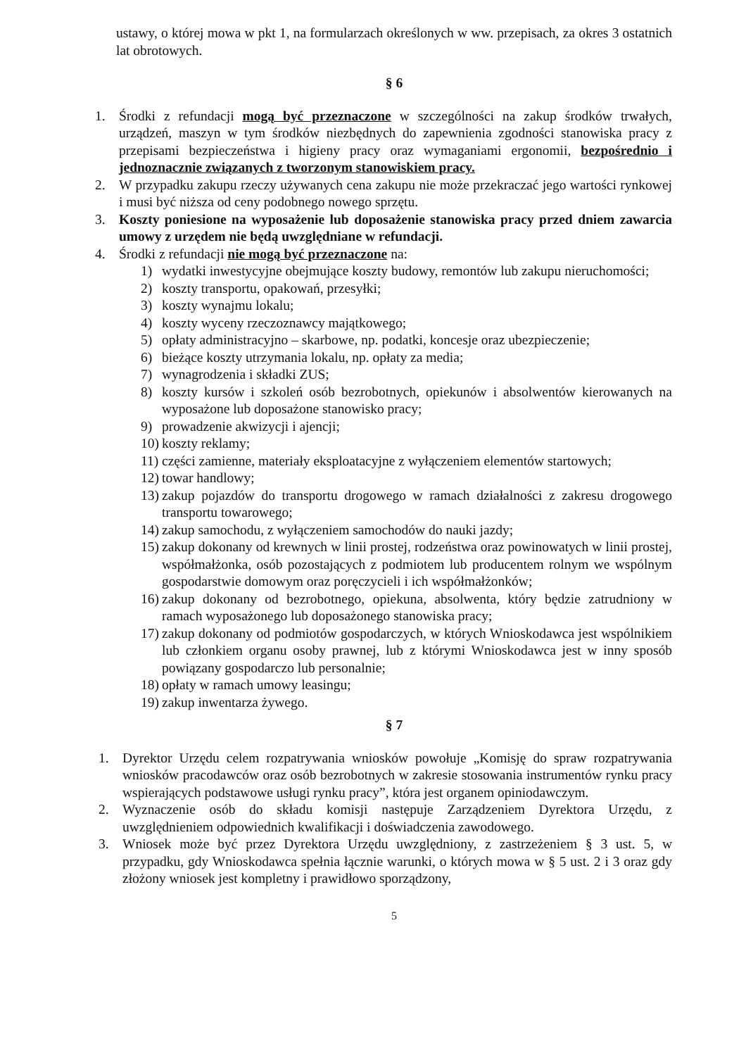ustawy, o której mowa w pkt 1, na formularzach określonych w ww. przepisach, za okres 3 ostatnich lat obrotowych.
§ 6
1. Środki z refundacji mogą być przeznaczone w szczególności na zakup środków trwałych, urządzeń, maszyn w tym środków niezbędnych do zapewnienia zgodności stanowiska pracy z przepisami bezpieczeństwa i higieny pracy oraz wymaganiami ergonomii, bezpośrednio i jednoznacznie związanych z tworzonym stanowiskiem pracy.
2. W przypadku zakupu rzeczy używanych cena zakupu nie może przekraczać jego wartości rynkowej i musi być niższa od ceny podobnego nowego sprzętu.
3. Koszty poniesione na wyposażenie lub doposażenie stanowiska pracy przed dniem zawarcia umowy z urzędem nie będą uwzględniane w refundacji.
4. Środki z refundacji nie mogą być przeznaczone na:
1) wydatki inwestycyjne obejmujące koszty budowy, remontów lub zakupu nieruchomości;
2) koszty transportu, opakowań, przesyłki;
3) koszty wynajmu lokalu;
4) koszty wyceny rzeczoznawcy majątkowego;
5) opłaty administracyjno – skarbowe, np. podatki, koncesje oraz ubezpieczenie;
6) bieżące koszty utrzymania lokalu, np. opłaty za media;
7) wynagrodzenia i składki ZUS;
8) koszty kursów i szkoleń osób bezrobotnych, opiekunów i absolwentów kierowanych na wyposażone lub doposażone stanowisko pracy;
9) prowadzenie akwizycji i ajencji;
10) koszty reklamy;
11) części zamienne, materiały eksploatacyjne z wyłączeniem elementów startowych;
12) towar handlowy;
13) zakup pojazdów do transportu drogowego w ramach działalności z zakresu drogowego transportu towarowego;
14) zakup samochodu, z wyłączeniem samochodów do nauki jazdy;
15) zakup dokonany od krewnych w linii prostej, rodzeństwa oraz powinowatych w linii prostej, współmałżonka, osób pozostających z podmiotem lub producentem rolnym we wspólnym gospodarstwie domowym oraz poręczycieli i ich współmałżonków;
16) zakup dokonany od bezrobotnego, opiekuna, absolwenta, który będzie zatrudniony w ramach wyposażonego lub doposażonego stanowiska pracy;
17) zakup dokonany od podmiotów gospodarczych, w których Wnioskodawca jest wspólnikiem lub członkiem organu osoby prawnej, lub z którymi Wnioskodawca jest w inny sposób powiązany gospodarczo lub personalnie;
18) opłaty w ramach umowy leasingu;
19) zakup inwentarza żywego.
§ 7
1. Dyrektor Urzędu celem rozpatrywania wniosków powołuje „Komisję do spraw rozpatrywania wniosków pracodawców oraz osób bezrobotnych w zakresie stosowania instrumentów rynku pracy wspierających podstawowe usługi rynku pracy”, która jest organem opiniodawczym.
2. Wyznaczenie osób do składu komisji następuje Zarządzeniem Dyrektora Urzędu, z uwzględnieniem odpowiednich kwalifikacji i doświadczenia zawodowego.
3. Wniosek może być przez Dyrektora Urzędu uwzględniony, z zastrzeżeniem § 3 ust. 5, w przypadku, gdy Wnioskodawca spełnia łącznie warunki, o których mowa w § 5 ust. 2 i 3 oraz gdy złożony wniosek jest kompletny i prawidłowo sporządzony,
5